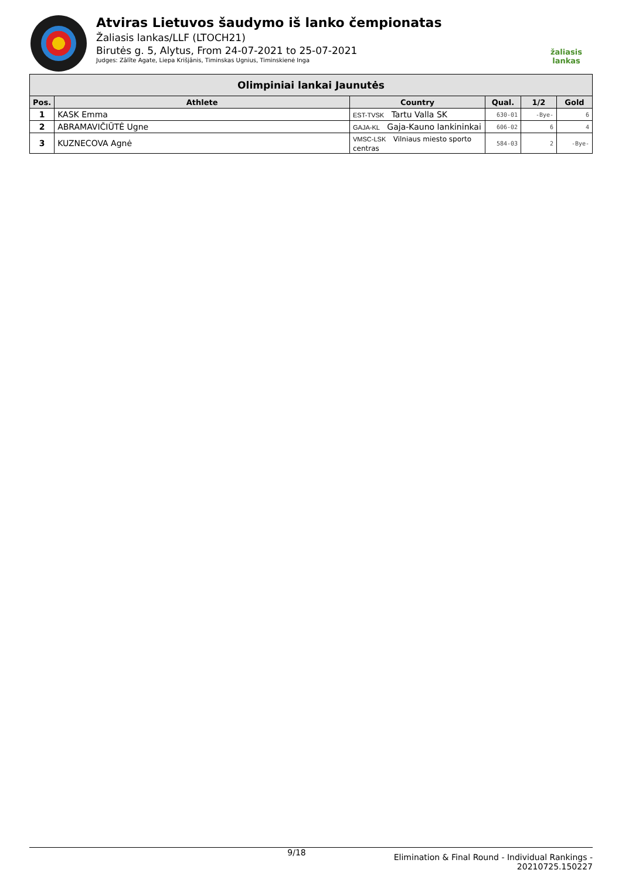Atviras Lietuvos šaudymo iš lanko čempionatas
Žaliasis lankas/LLF (LTOCH21)
Birutės g. 5, Alytus, From 24-07-2021 to 25-07-2021
Judges: Zālīte Agate, Liepa Krišjānis, Timinskas Ugnius, Timinskienė Inga
žaliasis
lankas
| Olimpiniai lankai Jaunutės | | | | | |
| --- | --- | --- | --- | --- | --- |
| Pos. | Athlete | Country | Qual. | 1/2 | Gold |
| 1 | KASK Emma | EST-TVSK Tartu Valla SK | 630-01 | -Bye- | 6 |
| 2 | ABRAMAVIČIŪTĖ Ugne | GAJA-KL Gaja-Kauno lankininkai | 606-02 | 6 | 4 |
| 3 | KUZNECOVA Agnė | VMSC-LSK Vilniaus miesto sporto centras | 584-03 | 2 | -Bye- |
9/18
Elimination & Final Round - Individual Rankings -
20210725.150227